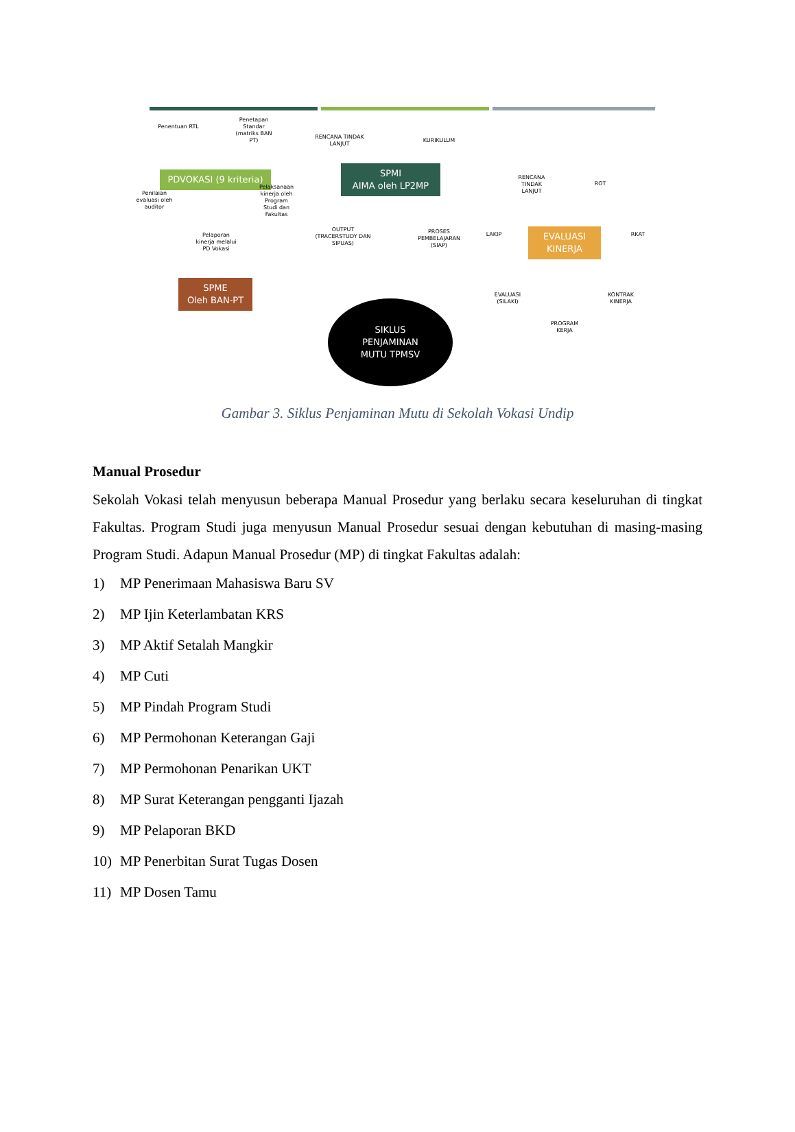Penentuan RTL
Penetapan Standar (matriks BAN PT)
PDVOKASI (9 kriteria)
Penilaian evaluasi oleh auditor
Pelaksanaan kinerja oleh Program Studi dan Fakultas
Pelaporan kinerja melalui PD Vokasi
SPME
Oleh BAN-PT
RENCANA TINDAK LANJUT
KURIKULUM
SPMI
AIMA oleh LP2MP
OUTPUT (TRACERSTUDY DAN SIPUAS)
PROSES PEMBELAJARAN (SIAP)
SIKLUS
PENJAMINAN
MUTU TPMSV
RENCANA TINDAK LANJUT
ROT
LAKIP
EVALUASI
KINERJA
RKAT
EVALUASI (SILAKI)
KONTRAK KINERJA
PROGRAM KERJA
Gambar 3. Siklus Penjaminan Mutu di Sekolah Vokasi Undip
Manual Prosedur
Sekolah Vokasi telah menyusun beberapa Manual Prosedur yang berlaku secara keseluruhan di tingkat Fakultas. Program Studi juga menyusun Manual Prosedur sesuai dengan kebutuhan di masing-masing Program Studi. Adapun Manual Prosedur (MP) di tingkat Fakultas adalah:
1) MP Penerimaan Mahasiswa Baru SV
2) MP Ijin Keterlambatan KRS
3) MP Aktif Setalah Mangkir
4) MP Cuti
5) MP Pindah Program Studi
6) MP Permohonan Keterangan Gaji
7) MP Permohonan Penarikan UKT
8) MP Surat Keterangan pengganti Ijazah
9) MP Pelaporan BKD
10) MP Penerbitan Surat Tugas Dosen
11) MP Dosen Tamu